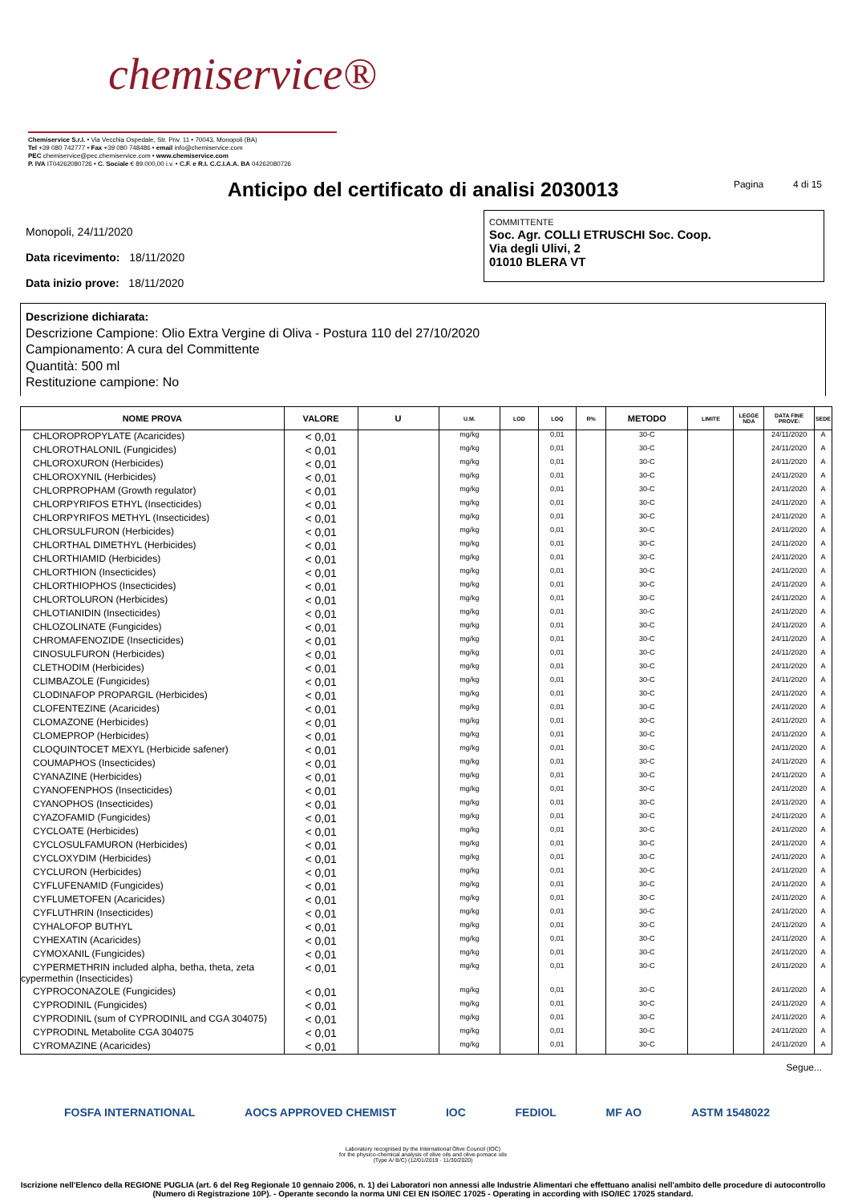chemiservice®
Chemiservice S.r.l. • Via Vecchia Ospedale, Str. Priv. 11 • 70043, Monopoli (BA)
Tel +39 080 742777 • Fax +39 080 748486 • email info@chemiservice.com
PEC chemiservice@pec.chemiservice.com • www.chemiservice.com
P. IVA IT04262080726 • C. Sociale € 89.000,00 i.v. • C.F. e R.I. C.C.I.A.A. BA 04262080726
Anticipo del certificato di analisi 2030013 Pagina 4 di 15
Monopoli, 24/11/2020
Data ricevimento: 18/11/2020
Data inizio prove: 18/11/2020
COMMITTENTE
Soc. Agr. COLLI ETRUSCHI Soc. Coop.
Via degli Ulivi, 2
01010 BLERA VT
Descrizione dichiarata:
Descrizione Campione: Olio Extra Vergine di Oliva - Postura 110 del 27/10/2020
Campionamento: A cura del Committente
Quantità: 500 ml
Restituzione campione: No
| NOME PROVA | VALORE | U | U.M. | LOD | LOQ | R% | METODO | LIMITE | LEGGE NDA | DATA FINE PROVE: | SEDE |
| --- | --- | --- | --- | --- | --- | --- | --- | --- | --- | --- | --- |
| CHLOROPROPYLATE (Acaricides) | < 0,01 | | mg/kg | | 0,01 | | 30-C | | | 24/11/2020 | A |
| CHLOROTHALONIL (Fungicides) | < 0,01 | | mg/kg | | 0,01 | | 30-C | | | 24/11/2020 | A |
| CHLOROXURON (Herbicides) | < 0,01 | | mg/kg | | 0,01 | | 30-C | | | 24/11/2020 | A |
| CHLOROXYNIL (Herbicides) | < 0,01 | | mg/kg | | 0,01 | | 30-C | | | 24/11/2020 | A |
| CHLORPROPHAM (Growth regulator) | < 0,01 | | mg/kg | | 0,01 | | 30-C | | | 24/11/2020 | A |
| CHLORPYRIFOS ETHYL (Insecticides) | < 0,01 | | mg/kg | | 0,01 | | 30-C | | | 24/11/2020 | A |
| CHLORPYRIFOS METHYL (Insecticides) | < 0,01 | | mg/kg | | 0,01 | | 30-C | | | 24/11/2020 | A |
| CHLORSULFURON (Herbicides) | < 0,01 | | mg/kg | | 0,01 | | 30-C | | | 24/11/2020 | A |
| CHLORTHAL DIMETHYL (Herbicides) | < 0,01 | | mg/kg | | 0,01 | | 30-C | | | 24/11/2020 | A |
| CHLORTHIAMID (Herbicides) | < 0,01 | | mg/kg | | 0,01 | | 30-C | | | 24/11/2020 | A |
| CHLORTHION (Insecticides) | < 0,01 | | mg/kg | | 0,01 | | 30-C | | | 24/11/2020 | A |
| CHLORTHIOPHOS (Insecticides) | < 0,01 | | mg/kg | | 0,01 | | 30-C | | | 24/11/2020 | A |
| CHLORTOLURON (Herbicides) | < 0,01 | | mg/kg | | 0,01 | | 30-C | | | 24/11/2020 | A |
| CHLOTIANIDIN (Insecticides) | < 0,01 | | mg/kg | | 0,01 | | 30-C | | | 24/11/2020 | A |
| CHLOZOLINATE (Fungicides) | < 0,01 | | mg/kg | | 0,01 | | 30-C | | | 24/11/2020 | A |
| CHROMAFENOZIDE (Insecticides) | < 0,01 | | mg/kg | | 0,01 | | 30-C | | | 24/11/2020 | A |
| CINOSULFURON (Herbicides) | < 0,01 | | mg/kg | | 0,01 | | 30-C | | | 24/11/2020 | A |
| CLETHODIM (Herbicides) | < 0,01 | | mg/kg | | 0,01 | | 30-C | | | 24/11/2020 | A |
| CLIMBAZOLE (Fungicides) | < 0,01 | | mg/kg | | 0,01 | | 30-C | | | 24/11/2020 | A |
| CLODINAFOP PROPARGIL (Herbicides) | < 0,01 | | mg/kg | | 0,01 | | 30-C | | | 24/11/2020 | A |
| CLOFENTEZINE (Acaricides) | < 0,01 | | mg/kg | | 0,01 | | 30-C | | | 24/11/2020 | A |
| CLOMAZONE (Herbicides) | < 0,01 | | mg/kg | | 0,01 | | 30-C | | | 24/11/2020 | A |
| CLOMEPROP (Herbicides) | < 0,01 | | mg/kg | | 0,01 | | 30-C | | | 24/11/2020 | A |
| CLOQUINTOCET MEXYL (Herbicide safener) | < 0,01 | | mg/kg | | 0,01 | | 30-C | | | 24/11/2020 | A |
| COUMAPHOS (Insecticides) | < 0,01 | | mg/kg | | 0,01 | | 30-C | | | 24/11/2020 | A |
| CYANAZINE (Herbicides) | < 0,01 | | mg/kg | | 0,01 | | 30-C | | | 24/11/2020 | A |
| CYANOFENPHOS (Insecticides) | < 0,01 | | mg/kg | | 0,01 | | 30-C | | | 24/11/2020 | A |
| CYANOPHOS (Insecticides) | < 0,01 | | mg/kg | | 0,01 | | 30-C | | | 24/11/2020 | A |
| CYAZOFAMID (Fungicides) | < 0,01 | | mg/kg | | 0,01 | | 30-C | | | 24/11/2020 | A |
| CYCLOATE (Herbicides) | < 0,01 | | mg/kg | | 0,01 | | 30-C | | | 24/11/2020 | A |
| CYCLOSULFAMURON (Herbicides) | < 0,01 | | mg/kg | | 0,01 | | 30-C | | | 24/11/2020 | A |
| CYCLOXYDIM (Herbicides) | < 0,01 | | mg/kg | | 0,01 | | 30-C | | | 24/11/2020 | A |
| CYCLURON (Herbicides) | < 0,01 | | mg/kg | | 0,01 | | 30-C | | | 24/11/2020 | A |
| CYFLUFENAMID (Fungicides) | < 0,01 | | mg/kg | | 0,01 | | 30-C | | | 24/11/2020 | A |
| CYFLUMETOFEN (Acaricides) | < 0,01 | | mg/kg | | 0,01 | | 30-C | | | 24/11/2020 | A |
| CYFLUTHRIN (Insecticides) | < 0,01 | | mg/kg | | 0,01 | | 30-C | | | 24/11/2020 | A |
| CYHALOFOP BUTHYL | < 0,01 | | mg/kg | | 0,01 | | 30-C | | | 24/11/2020 | A |
| CYHEXATIN (Acaricides) | < 0,01 | | mg/kg | | 0,01 | | 30-C | | | 24/11/2020 | A |
| CYMOXANIL (Fungicides) | < 0,01 | | mg/kg | | 0,01 | | 30-C | | | 24/11/2020 | A |
| CYPERMETHRIN included alpha, betha, theta, zeta cypermethin (Insecticides) | < 0,01 | | mg/kg | | 0,01 | | 30-C | | | 24/11/2020 | A |
| CYPROCONAZOLE (Fungicides) | < 0,01 | | mg/kg | | 0,01 | | 30-C | | | 24/11/2020 | A |
| CYPRODINIL (Fungicides) | < 0,01 | | mg/kg | | 0,01 | | 30-C | | | 24/11/2020 | A |
| CYPRODINIL (sum of CYPRODINIL and CGA 304075) | < 0,01 | | mg/kg | | 0,01 | | 30-C | | | 24/11/2020 | A |
| CYPRODINL Metabolite CGA 304075 | < 0,01 | | mg/kg | | 0,01 | | 30-C | | | 24/11/2020 | A |
| CYROMAZINE (Acaricides) | < 0,01 | | mg/kg | | 0,01 | | 30-C | | | 24/11/2020 | A |
Segue...
FOSFA INTERNATIONAL AOCS APPROVED CHEMIST IOC FEDIOL MF AO ASTM 1548022
Laboratory recognised by the International Olive Council (IOC)
for the physico-chemical analysis of olive oils and olive-pomace oils
(Type A/ B/C) (12/01/2019 - 11/30/2020)
Iscrizione nell'Elenco della REGIONE PUGLIA (art. 6 del Reg Regionale 10 gennaio 2006, n. 1) dei Laboratori non annessi alle Industrie Alimentari che effettuano analisi nell'ambito delle procedure di autocontrollo (Numero di Registrazione 10P). - Operante secondo la norma UNI CEI EN ISO/IEC 17025 - Operating in according with ISO/IEC 17025 standard.